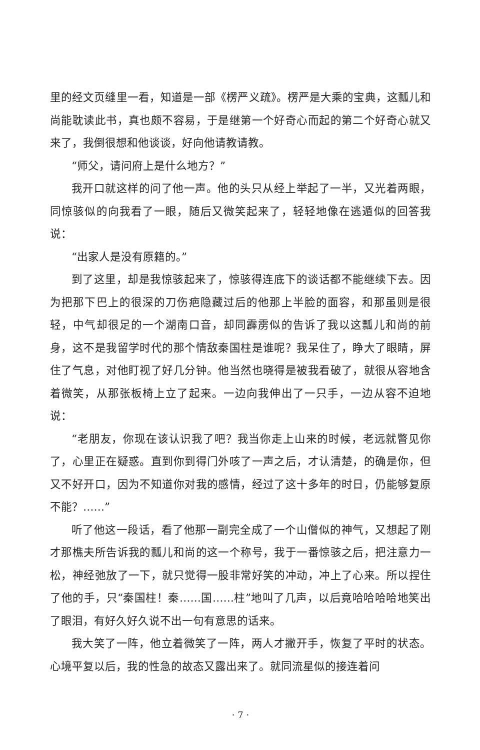里的经文页缝里一看，知道是一部《楞严义疏》。楞严是大乘的宝典，这瓢儿和尚能耽读此书，真也颇不容易，于是继第一个好奇心而起的第二个好奇心就又来了，我倒很想和他谈谈，好向他请教请教。
“师父，请问府上是什么地方？”
我开口就这样的问了他一声。他的头只从经上举起了一半，又光着两眼，同惊骇似的向我看了一眼，随后又微笑起来了，轻轻地像在逃遁似的回答我说：
“出家人是没有原籍的。”
到了这里，却是我惊骇起来了，惊骇得连底下的谈话都不能继续下去。因为把那下巴上的很深的刀伤疤隐藏过后的他那上半脸的面容，和那虽则是很轻，中气却很足的一个湖南口音，却同霹雳似的告诉了我以这瓢儿和尚的前身，这不是我留学时代的那个情敌秦国柱是谁呢？我呆住了，睁大了眼睛，屏住了气息，对他盯视了好几分钟。他当然也晓得是被我看破了，就很从容地含着微笑，从那张板椅上立了起来。一边向我伸出了一只手，一边从容不迫地说：
“老朋友，你现在该认识我了吧？我当你走上山来的时候，老远就瞥见你了，心里正在疑惑。直到你到得门外咳了一声之后，才认清楚，的确是你，但又不好开口，因为不知道你对我的感情，经过了这十多年的时日，仍能够复原不能？……”
听了他这一段话，看了他那一副完全成了一个山僧似的神气，又想起了刚才那樵夫所告诉我的瓢儿和尚的这一个称号，我于一番惊骇之后，把注意力一松，神经弛放了一下，就只觉得一股非常好笑的冲动，冲上了心来。所以捏住了他的手，只“秦国柱！秦……国……柱”地叫了几声，以后竟哈哈哈哈地笑出了眼泪，有好久好久说不出一句有意思的话来。
我大笑了一阵，他立着微笑了一阵，两人才撇开手，恢复了平时的状态。心境平复以后，我的性急的故态又露出来了。就同流星似的接连着问
· 7 ·